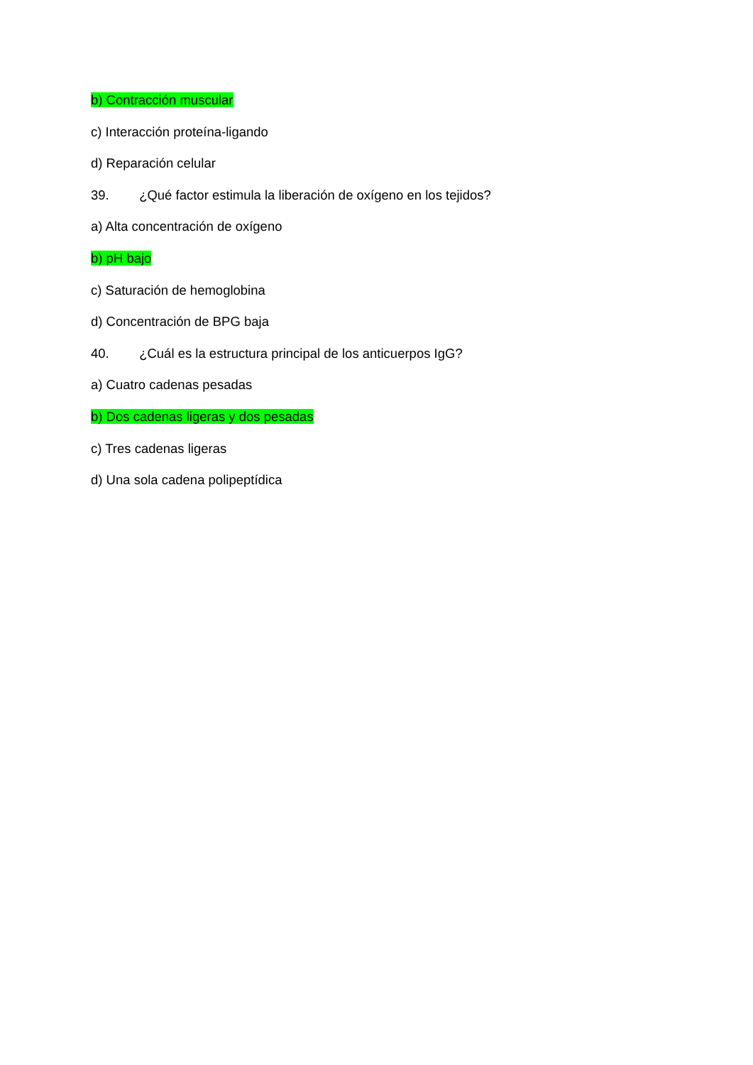b) Contracción muscular
c) Interacción proteína-ligando
d) Reparación celular
39. ¿Qué factor estimula la liberación de oxígeno en los tejidos?
a) Alta concentración de oxígeno
b) pH bajo
c) Saturación de hemoglobina
d) Concentración de BPG baja
40. ¿Cuál es la estructura principal de los anticuerpos IgG?
a) Cuatro cadenas pesadas
b) Dos cadenas ligeras y dos pesadas
c) Tres cadenas ligeras
d) Una sola cadena polipeptídica